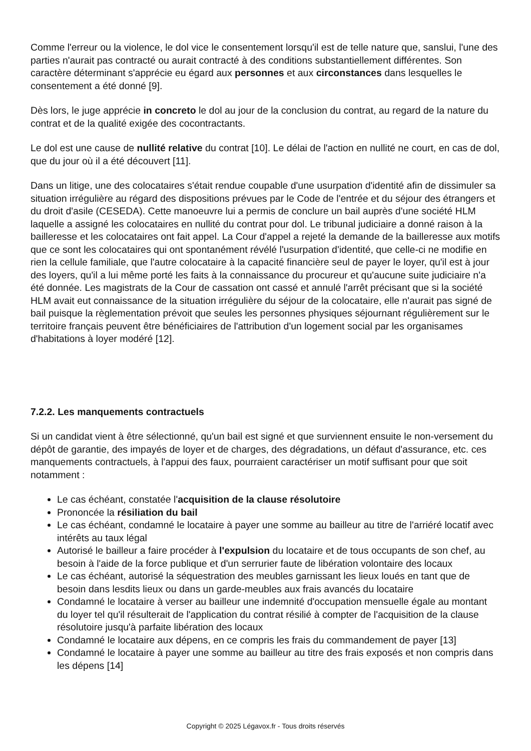Comme l'erreur ou la violence, le dol vice le consentement lorsqu'il est de telle nature que, sanslui, l'une des parties n'aurait pas contracté ou aurait contracté à des conditions substantiellement différentes. Son caractère déterminant s'apprécie eu égard aux personnes et aux circonstances dans lesquelles le consentement a été donné [9].
Dès lors, le juge apprécie in concreto le dol au jour de la conclusion du contrat, au regard de la nature du contrat et de la qualité exigée des cocontractants.
Le dol est une cause de nullité relative du contrat [10]. Le délai de l'action en nullité ne court, en cas de dol, que du jour où il a été découvert [11].
Dans un litige, une des colocataires s'était rendue coupable d'une usurpation d'identité afin de dissimuler sa situation irrégulière au régard des dispositions prévues par le Code de l'entrée et du séjour des étrangers et du droit d'asile (CESEDA). Cette manoeuvre lui a permis de conclure un bail auprès d'une société HLM laquelle a assigné les colocataires en nullité du contrat pour dol. Le tribunal judiciaire a donné raison à la bailleresse et les colocataires ont fait appel. La Cour d'appel a rejeté la demande de la bailleresse aux motifs que ce sont les colocataires qui ont spontanément révélé l'usurpation d'identité, que celle-ci ne modifie en rien la cellule familiale, que l'autre colocataire à la capacité financière seul de payer le loyer, qu'il est à jour des loyers, qu'il a lui même porté les faits à la connaissance du procureur et qu'aucune suite judiciaire n'a été donnée. Les magistrats de la Cour de cassation ont cassé et annulé l'arrêt précisant que si la société HLM avait eut connaissance de la situation irrégulière du séjour de la colocataire, elle n'aurait pas signé de bail puisque la règlementation prévoit que seules les personnes physiques séjournant régulièrement sur le territoire français peuvent être bénéficiaires de l'attribution d'un logement social par les organisames d'habitations à loyer modéré [12].
7.2.2. Les manquements contractuels
Si un candidat vient à être sélectionné, qu'un bail est signé et que surviennent ensuite le non-versement du dépôt de garantie, des impayés de loyer et de charges, des dégradations, un défaut d'assurance, etc. ces manquements contractuels, à l'appui des faux, pourraient caractériser un motif suffisant pour que soit notamment :
Le cas échéant, constatée l'acquisition de la clause résolutoire
Prononcée la résiliation du bail
Le cas échéant, condamné le locataire à payer une somme au bailleur au titre de l'arriéré locatif avec intérêts au taux légal
Autorisé le bailleur a faire procéder à l'expulsion du locataire et de tous occupants de son chef, au besoin à l'aide de la force publique et d'un serrurier faute de libération volontaire des locaux
Le cas échéant, autorisé la séquestration des meubles garnissant les lieux loués en tant que de besoin dans lesdits lieux ou dans un garde-meubles aux frais avancés du locataire
Condamné le locataire à verser au bailleur une indemnité d'occupation mensuelle égale au montant du loyer tel qu'il résulterait de l'application du contrat résilié à compter de l'acquisition de la clause résolutoire jusqu'à parfaite libération des locaux
Condamné le locataire aux dépens, en ce compris les frais du commandement de payer [13]
Condamné le locataire à payer une somme au bailleur au titre des frais exposés et non compris dans les dépens [14]
Copyright © 2025 Légavox.fr - Tous droits réservés